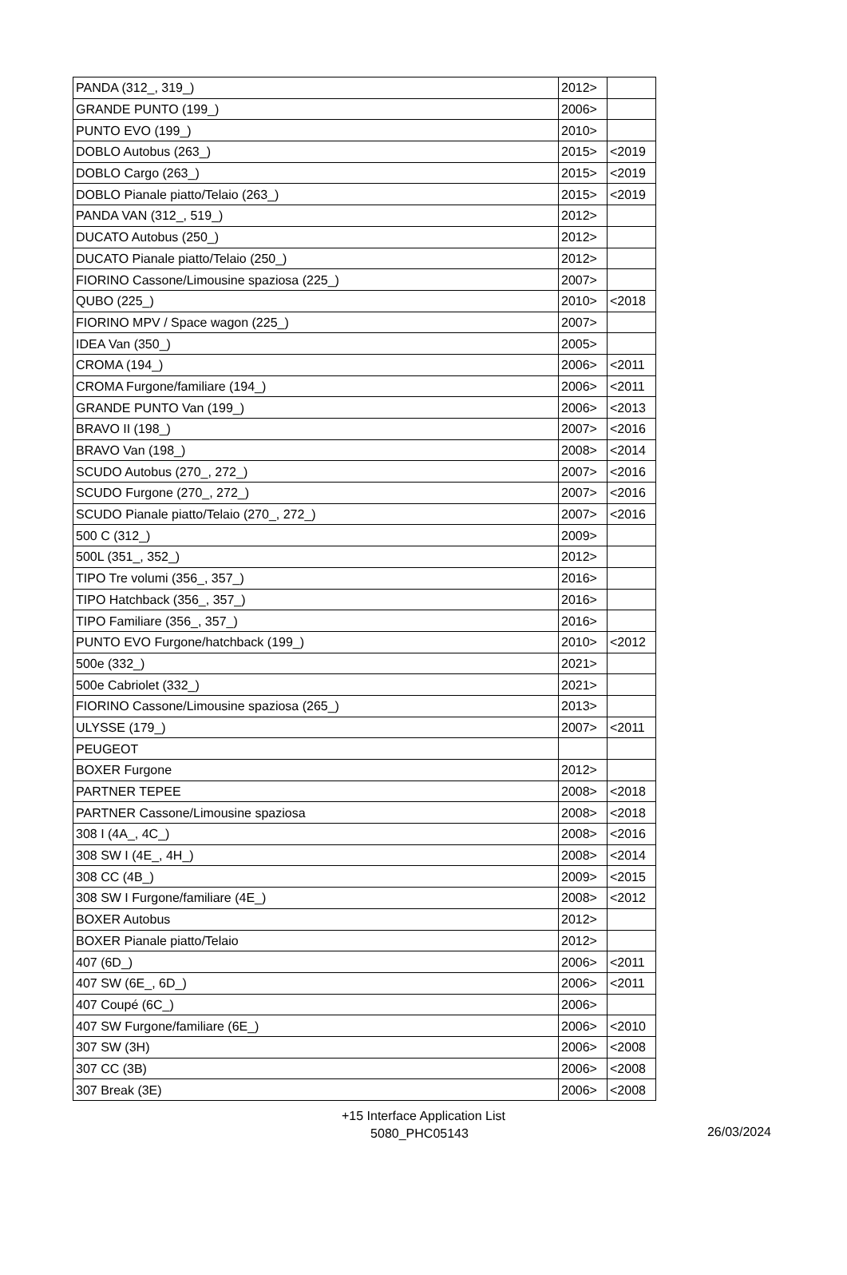| PANDA (312_, 319_) | 2012> | |
| GRANDE PUNTO (199_) | 2006> | |
| PUNTO EVO (199_) | 2010> | |
| DOBLO Autobus (263_) | 2015> | <2019 |
| DOBLO Cargo (263_) | 2015> | <2019 |
| DOBLO Pianale piatto/Telaio (263_) | 2015> | <2019 |
| PANDA VAN (312_, 519_) | 2012> | |
| DUCATO Autobus (250_) | 2012> | |
| DUCATO Pianale piatto/Telaio (250_) | 2012> | |
| FIORINO Cassone/Limousine spaziosa (225_) | 2007> | |
| QUBO (225_) | 2010> | <2018 |
| FIORINO MPV / Space wagon (225_) | 2007> | |
| IDEA Van (350_) | 2005> | |
| CROMA (194_) | 2006> | <2011 |
| CROMA Furgone/familiare (194_) | 2006> | <2011 |
| GRANDE PUNTO Van (199_) | 2006> | <2013 |
| BRAVO II (198_) | 2007> | <2016 |
| BRAVO Van (198_) | 2008> | <2014 |
| SCUDO Autobus (270_, 272_) | 2007> | <2016 |
| SCUDO Furgone (270_, 272_) | 2007> | <2016 |
| SCUDO Pianale piatto/Telaio (270_, 272_) | 2007> | <2016 |
| 500 C (312_) | 2009> | |
| 500L (351_, 352_) | 2012> | |
| TIPO Tre volumi (356_, 357_) | 2016> | |
| TIPO Hatchback (356_, 357_) | 2016> | |
| TIPO Familiare (356_, 357_) | 2016> | |
| PUNTO EVO Furgone/hatchback (199_) | 2010> | <2012 |
| 500e (332_) | 2021> | |
| 500e Cabriolet (332_) | 2021> | |
| FIORINO Cassone/Limousine spaziosa (265_) | 2013> | |
| ULYSSE (179_) | 2007> | <2011 |
| PEUGEOT | | |
| BOXER Furgone | 2012> | |
| PARTNER TEPEE | 2008> | <2018 |
| PARTNER Cassone/Limousine spaziosa | 2008> | <2018 |
| 308 I (4A_, 4C_) | 2008> | <2016 |
| 308 SW I (4E_, 4H_) | 2008> | <2014 |
| 308 CC (4B_) | 2009> | <2015 |
| 308 SW I Furgone/familiare (4E_) | 2008> | <2012 |
| BOXER Autobus | 2012> | |
| BOXER Pianale piatto/Telaio | 2012> | |
| 407 (6D_) | 2006> | <2011 |
| 407 SW (6E_, 6D_) | 2006> | <2011 |
| 407 Coupé (6C_) | 2006> | |
| 407 SW Furgone/familiare (6E_) | 2006> | <2010 |
| 307 SW (3H) | 2006> | <2008 |
| 307 CC (3B) | 2006> | <2008 |
| 307 Break (3E) | 2006> | <2008 |
+15 Interface Application List
5080_PHC05143
26/03/2024